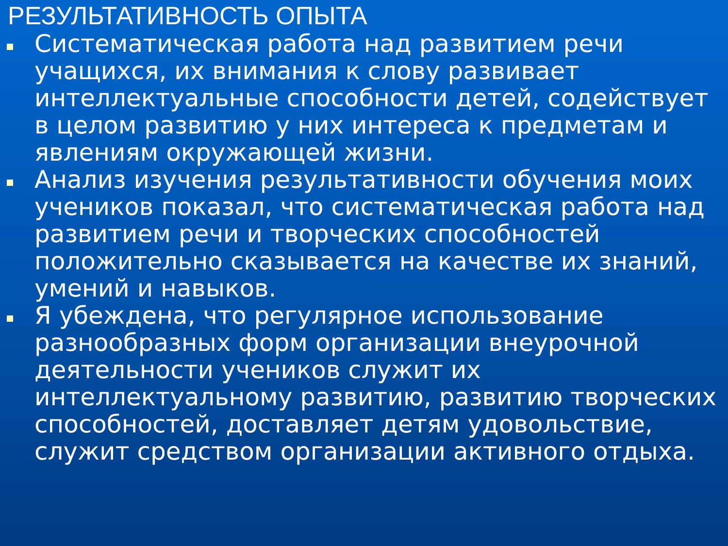РЕЗУЛЬТАТИВНОСТЬ ОПЫТА
Систематическая работа над развитием речи учащихся, их внимания к слову развивает интеллектуальные способности детей, содействует в целом развитию у них интереса к предметам и явлениям окружающей жизни.
Анализ изучения результативности обучения моих учеников показал, что систематическая работа над развитием речи и творческих способностей положительно сказывается на качестве их знаний, умений и навыков.
Я убеждена, что регулярное использование разнообразных форм организации внеурочной деятельности учеников служит их интеллектуальному развитию, развитию творческих способностей, доставляет детям удовольствие, служит средством организации активного отдыха.